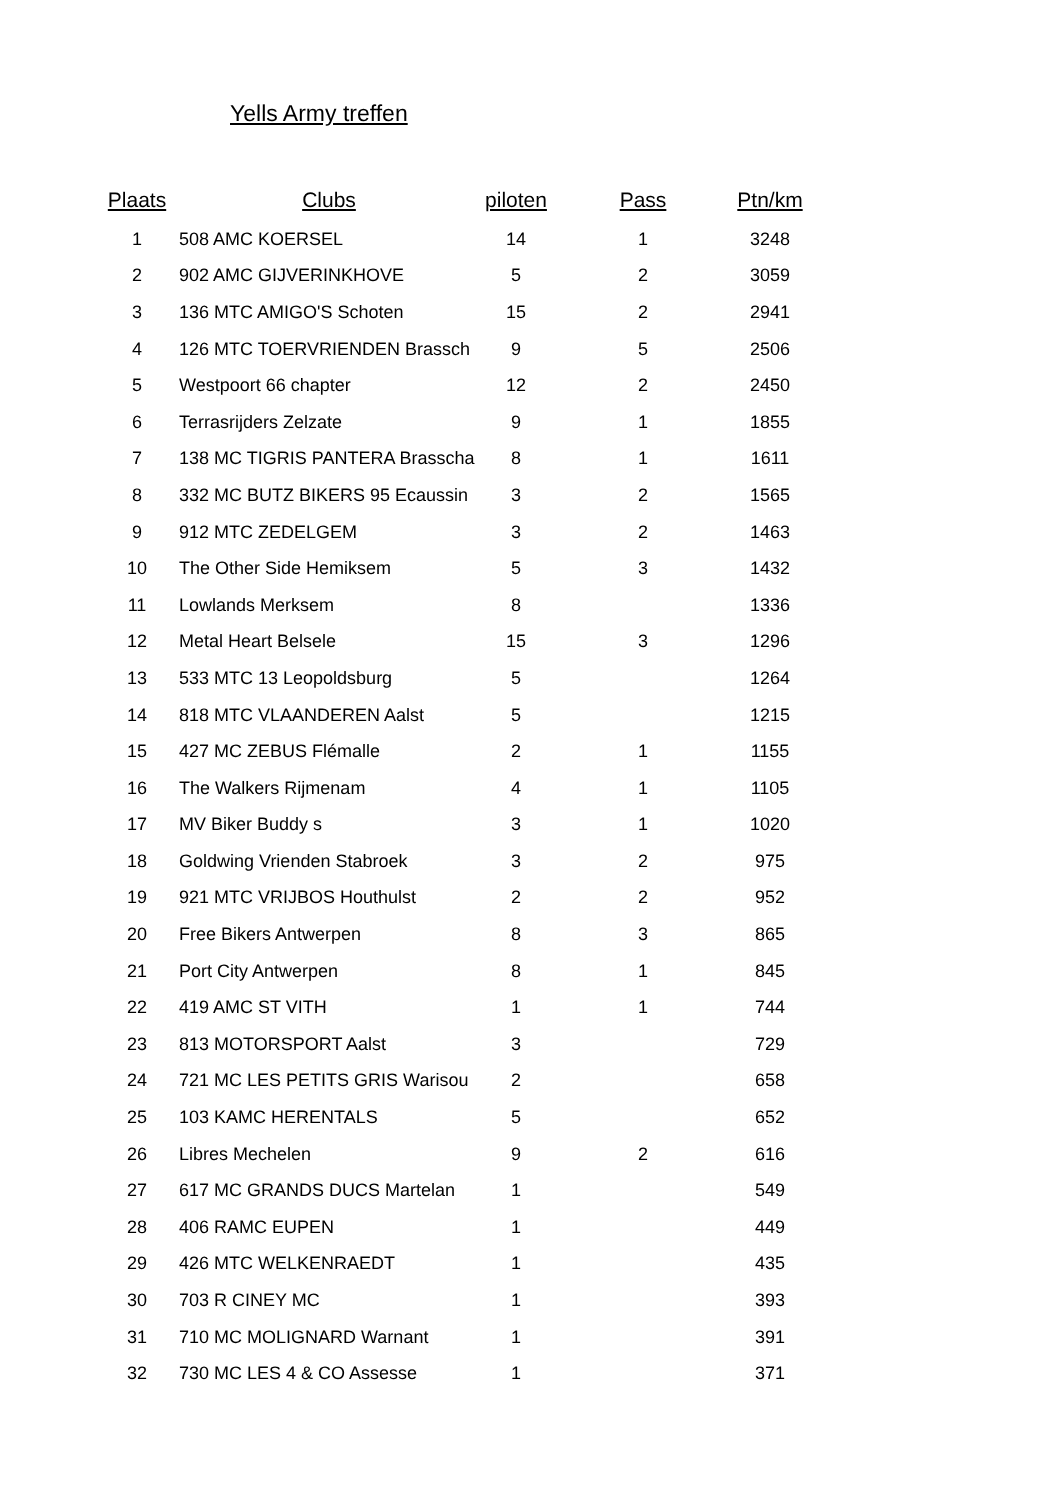Yells Army treffen
| Plaats | Clubs | piloten | Pass | Ptn/km |
| --- | --- | --- | --- | --- |
| 1 | 508 AMC KOERSEL | 14 | 1 | 3248 |
| 2 | 902 AMC GIJVERINKHOVE | 5 | 2 | 3059 |
| 3 | 136 MTC AMIGO'S Schoten | 15 | 2 | 2941 |
| 4 | 126 MTC TOERVRIENDEN Brassch | 9 | 5 | 2506 |
| 5 | Westpoort 66 chapter | 12 | 2 | 2450 |
| 6 | Terrasrijders Zelzate | 9 | 1 | 1855 |
| 7 | 138 MC TIGRIS PANTERA Brasscha | 8 | 1 | 1611 |
| 8 | 332 MC BUTZ BIKERS 95 Ecaussin | 3 | 2 | 1565 |
| 9 | 912 MTC ZEDELGEM | 3 | 2 | 1463 |
| 10 | The Other Side Hemiksem | 5 | 3 | 1432 |
| 11 | Lowlands Merksem | 8 | | 1336 |
| 12 | Metal Heart Belsele | 15 | 3 | 1296 |
| 13 | 533 MTC 13 Leopoldsburg | 5 | | 1264 |
| 14 | 818 MTC VLAANDEREN Aalst | 5 | | 1215 |
| 15 | 427 MC ZEBUS Flémalle | 2 | 1 | 1155 |
| 16 | The Walkers Rijmenam | 4 | 1 | 1105 |
| 17 | MV Biker Buddy s | 3 | 1 | 1020 |
| 18 | Goldwing Vrienden Stabroek | 3 | 2 | 975 |
| 19 | 921 MTC VRIJBOS Houthulst | 2 | 2 | 952 |
| 20 | Free Bikers Antwerpen | 8 | 3 | 865 |
| 21 | Port City Antwerpen | 8 | 1 | 845 |
| 22 | 419 AMC ST VITH | 1 | 1 | 744 |
| 23 | 813 MOTORSPORT Aalst | 3 | | 729 |
| 24 | 721 MC LES PETITS GRIS Warisou | 2 | | 658 |
| 25 | 103 KAMC HERENTALS | 5 | | 652 |
| 26 | Libres Mechelen | 9 | 2 | 616 |
| 27 | 617 MC GRANDS DUCS Martelan | 1 | | 549 |
| 28 | 406 RAMC EUPEN | 1 | | 449 |
| 29 | 426 MTC WELKENRAEDT | 1 | | 435 |
| 30 | 703 R CINEY MC | 1 | | 393 |
| 31 | 710 MC MOLIGNARD Warnant | 1 | | 391 |
| 32 | 730 MC LES 4 & CO Assesse | 1 | | 371 |